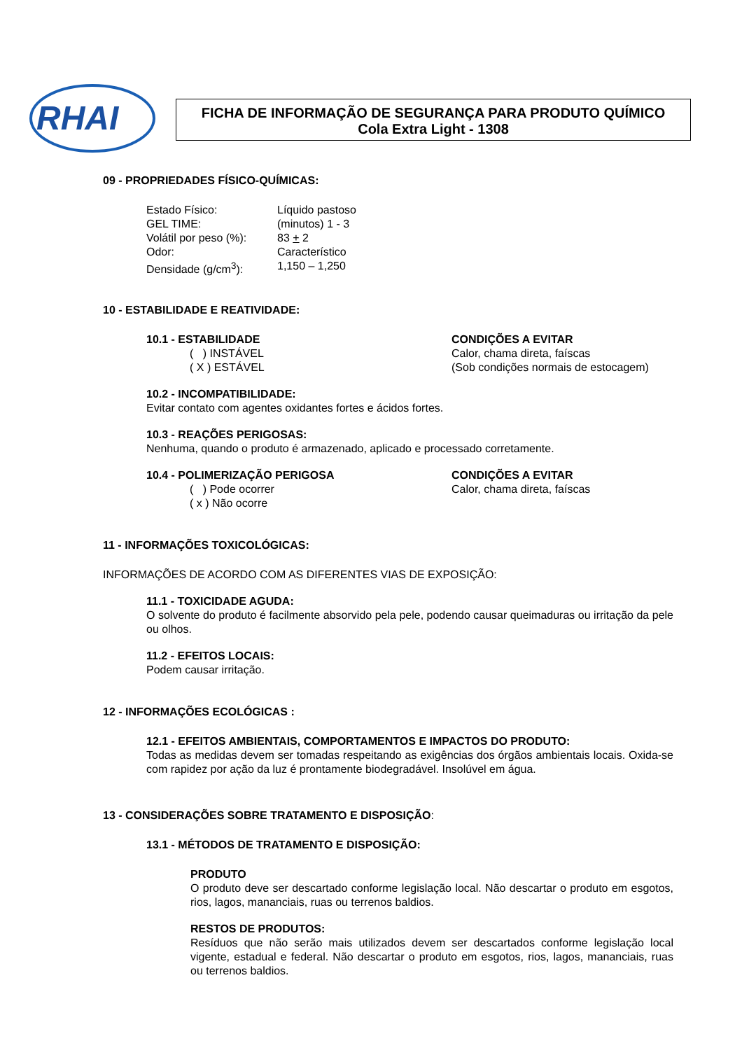RHAI
FICHA DE INFORMAÇÃO DE SEGURANÇA PARA PRODUTO QUÍMICO
Cola Extra Light - 1308
09 - PROPRIEDADES FÍSICO-QUÍMICAS:
Estado Físico: Líquido pastoso
GEL TIME: (minutos) 1 - 3
Volátil por peso (%):
83 + 2
Odor: Característico
Densidade (g/cm<sup>3</sup>): 1,150 – 1,250
10 - ESTABILIDADE E REATIVIDADE:
10.1 - ESTABILIDADE
( ) INSTÁVEL
( X ) ESTÁVEL
CONDIÇÕES A EVITAR
Calor, chama direta, faíscas
(Sob condições normais de estocagem)
10.2 - INCOMPATIBILIDADE:
Evitar contato com agentes oxidantes fortes e ácidos fortes.
10.3 - REAÇÕES PERIGOSAS:
Nenhuma, quando o produto é armazenado, aplicado e processado corretamente.
10.4 - POLIMERIZAÇÃO PERIGOSA
( ) Pode ocorrer
( x ) Não ocorre
CONDIÇÕES A EVITAR
Calor, chama direta, faíscas
11 - INFORMAÇÕES TOXICOLÓGICAS:
INFORMAÇÕES DE ACORDO COM AS DIFERENTES VIAS DE EXPOSIÇÃO:
11.1 - TOXICIDADE AGUDA:
O solvente do produto é facilmente absorvido pela pele, podendo causar queimaduras ou irritação da pele ou olhos.
11.2 - EFEITOS LOCAIS:
Podem causar irritação.
12 - INFORMAÇÕES ECOLÓGICAS :
12.1 - EFEITOS AMBIENTAIS, COMPORTAMENTOS E IMPACTOS DO PRODUTO:
Todas as medidas devem ser tomadas respeitando as exigências dos órgãos ambientais locais. Oxida-se com rapidez por ação da luz é prontamente biodegradável. Insolúvel em água.
13 - CONSIDERAÇÕES SOBRE TRATAMENTO E DISPOSIÇÃO:
13.1 - MÉTODOS DE TRATAMENTO E DISPOSIÇÃO:
PRODUTO
O produto deve ser descartado conforme legislação local. Não descartar o produto em esgotos, rios, lagos, mananciais, ruas ou terrenos baldios.
RESTOS DE PRODUTOS:
Resíduos que não serão mais utilizados devem ser descartados conforme legislação local vigente, estadual e federal. Não descartar o produto em esgotos, rios, lagos, mananciais, ruas ou terrenos baldios.